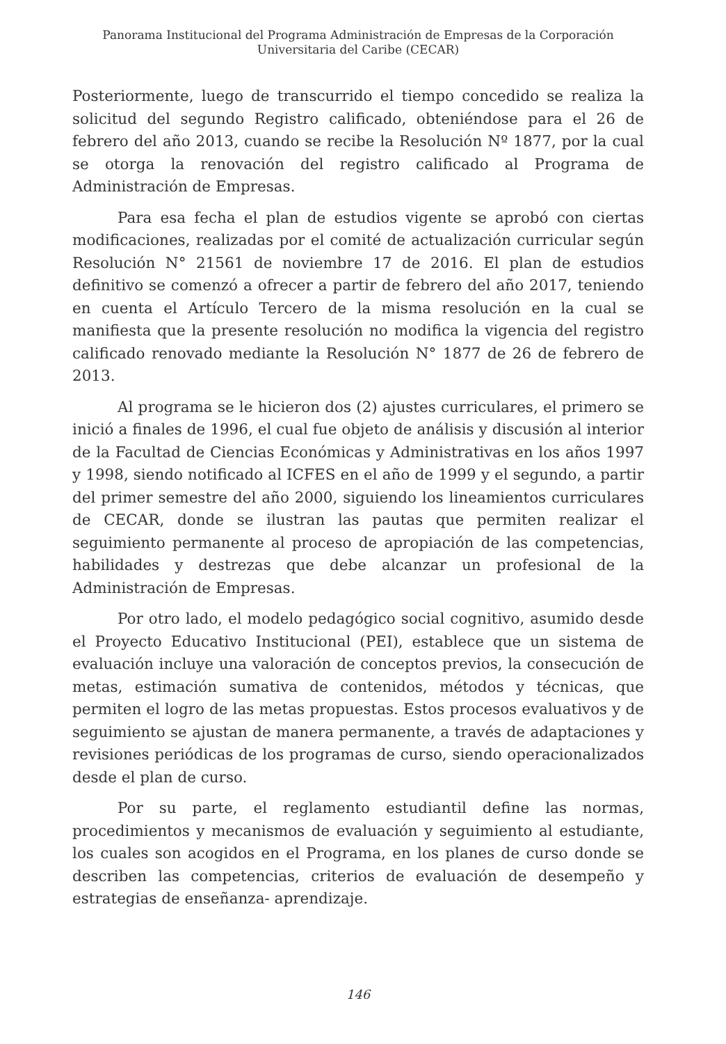Panorama Institucional del Programa Administración de Empresas de la Corporación
Universitaria del Caribe (CECAR)
Posteriormente, luego de transcurrido el tiempo concedido se realiza la solicitud del segundo Registro calificado, obteniéndose para el 26 de febrero del año 2013, cuando se recibe la Resolución Nº 1877, por la cual se otorga la renovación del registro calificado al Programa de Administración de Empresas.
Para esa fecha el plan de estudios vigente se aprobó con ciertas modificaciones, realizadas por el comité de actualización curricular según Resolución N° 21561 de noviembre 17 de 2016. El plan de estudios definitivo se comenzó a ofrecer a partir de febrero del año 2017, teniendo en cuenta el Artículo Tercero de la misma resolución en la cual se manifiesta que la presente resolución no modifica la vigencia del registro calificado renovado mediante la Resolución N° 1877 de 26 de febrero de 2013.
Al programa se le hicieron dos (2) ajustes curriculares, el primero se inició a finales de 1996, el cual fue objeto de análisis y discusión al interior de la Facultad de Ciencias Económicas y Administrativas en los años 1997 y 1998, siendo notificado al ICFES en el año de 1999 y el segundo, a partir del primer semestre del año 2000, siguiendo los lineamientos curriculares de CECAR, donde se ilustran las pautas que permiten realizar el seguimiento permanente al proceso de apropiación de las competencias, habilidades y destrezas que debe alcanzar un profesional de la Administración de Empresas.
Por otro lado, el modelo pedagógico social cognitivo, asumido desde el Proyecto Educativo Institucional (PEI), establece que un sistema de evaluación incluye una valoración de conceptos previos, la consecución de metas, estimación sumativa de contenidos, métodos y técnicas, que permiten el logro de las metas propuestas. Estos procesos evaluativos y de seguimiento se ajustan de manera permanente, a través de adaptaciones y revisiones periódicas de los programas de curso, siendo operacionalizados desde el plan de curso.
Por su parte, el reglamento estudiantil define las normas, procedimientos y mecanismos de evaluación y seguimiento al estudiante, los cuales son acogidos en el Programa, en los planes de curso donde se describen las competencias, criterios de evaluación de desempeño y estrategias de enseñanza- aprendizaje.
146